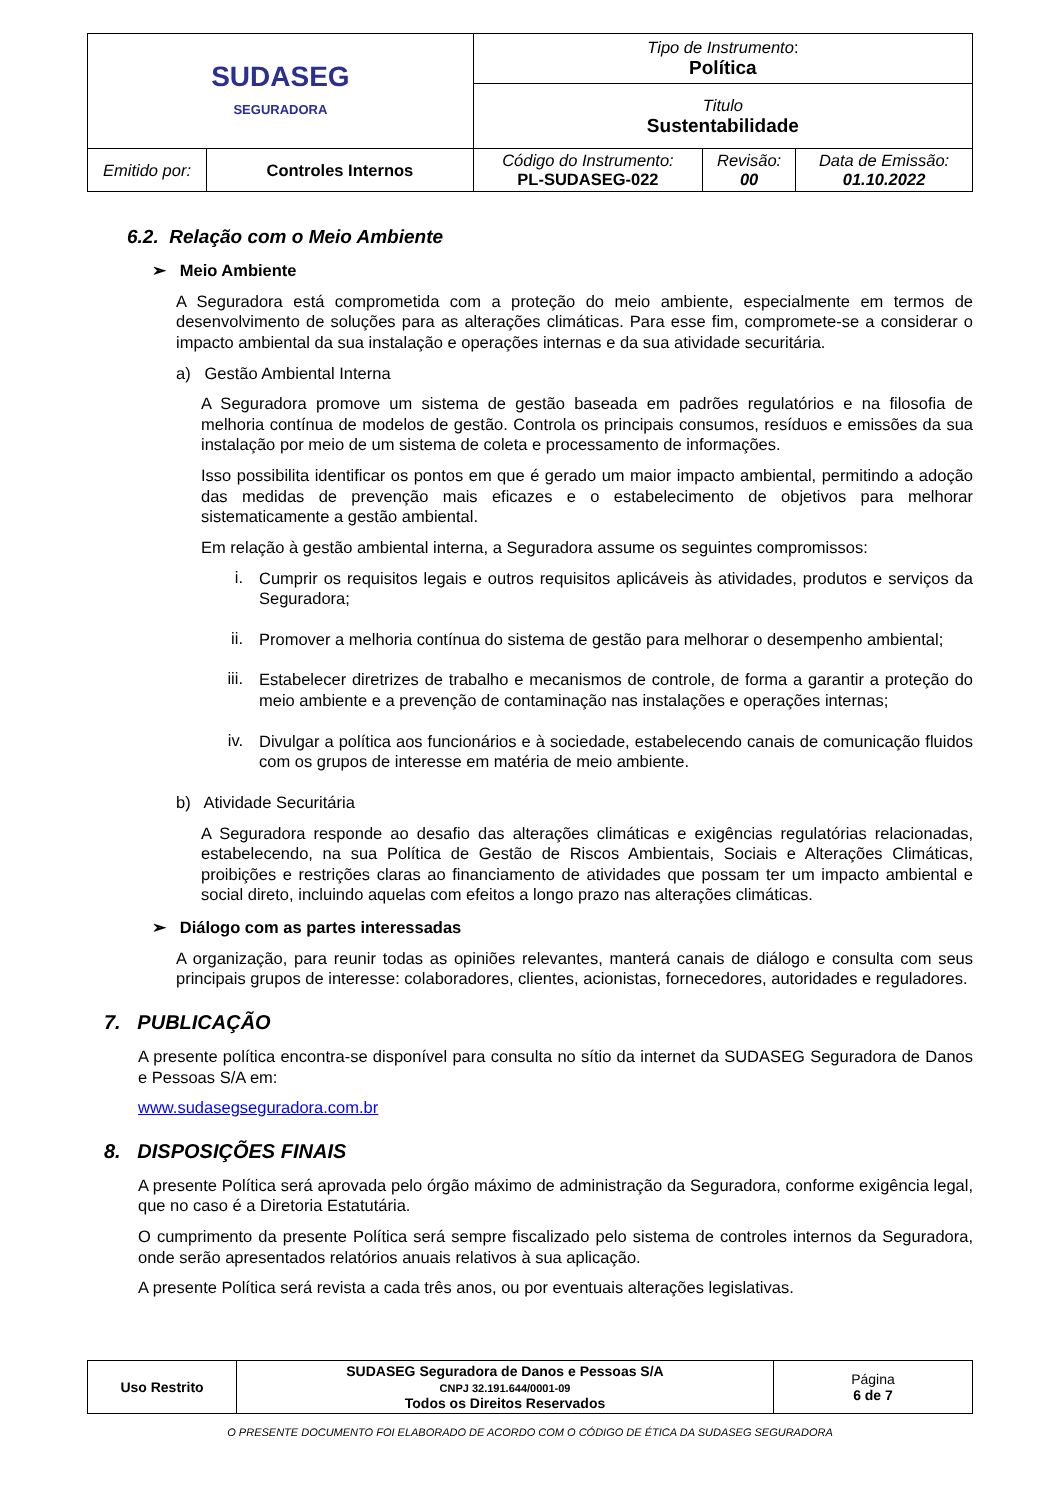| SUDASEG SEGURADORA | | Tipo de Instrumento : Política | | |
| | | Titulo Sustentabilidade | | |
| Emitido por: | Controles Internos | Código do Instrumento: PL-SUDASEG-022 | Revisão: 00 | Data de Emissão: 01.10.2022 |
6.2. Relação com o Meio Ambiente
➢ Meio Ambiente
A Seguradora está comprometida com a proteção do meio ambiente, especialmente em termos de desenvolvimento de soluções para as alterações climáticas. Para esse fim, compromete-se a considerar o impacto ambiental da sua instalação e operações internas e da sua atividade securitária.
a) Gestão Ambiental Interna
A Seguradora promove um sistema de gestão baseada em padrões regulatórios e na filosofia de melhoria contínua de modelos de gestão. Controla os principais consumos, resíduos e emissões da sua instalação por meio de um sistema de coleta e processamento de informações.
Isso possibilita identificar os pontos em que é gerado um maior impacto ambiental, permitindo a adoção das medidas de prevenção mais eficazes e o estabelecimento de objetivos para melhorar sistematicamente a gestão ambiental.
Em relação à gestão ambiental interna, a Seguradora assume os seguintes compromissos:
i.
Cumprir os requisitos legais e outros requisitos aplicáveis às atividades, produtos e serviços da Seguradora;
ii.
Promover a melhoria contínua do sistema de gestão para melhorar o desempenho ambiental;
iii.
Estabelecer diretrizes de trabalho e mecanismos de controle, de forma a garantir a proteção do meio ambiente e a prevenção de contaminação nas instalações e operações internas;
iv.
Divulgar a política aos funcionários e à sociedade, estabelecendo canais de comunicação fluidos com os grupos de interesse em matéria de meio ambiente.
b) Atividade Securitária
A Seguradora responde ao desafio das alterações climáticas e exigências regulatórias relacionadas, estabelecendo, na sua Política de Gestão de Riscos Ambientais, Sociais e Alterações Climáticas, proibições e restrições claras ao financiamento de atividades que possam ter um impacto ambiental e social direto, incluindo aquelas com efeitos a longo prazo nas alterações climáticas.
➢ Diálogo com as partes interessadas
A organização, para reunir todas as opiniões relevantes, manterá canais de diálogo e consulta com seus principais grupos de interesse: colaboradores, clientes, acionistas, fornecedores, autoridades e reguladores.
7. PUBLICAÇÃO
A presente política encontra-se disponível para consulta no sítio da internet da SUDASEG Seguradora de Danos e Pessoas S/A em:
www.sudasegseguradora.com.br
8. DISPOSIÇÕES FINAIS
A presente Política será aprovada pelo órgão máximo de administração da Seguradora, conforme exigência legal, que no caso é a Diretoria Estatutária.
O cumprimento da presente Política será sempre fiscalizado pelo sistema de controles internos da Seguradora, onde serão apresentados relatórios anuais relativos à sua aplicação.
A presente Política será revista a cada três anos, ou por eventuais alterações legislativas.
| Uso Restrito | SUDASEG Seguradora de Danos e Pessoas S/A CNPJ 32.191.644/0001-09 Todos os Direitos Reservados | Página 6 de 7 |
O PRESENTE DOCUMENTO FOI ELABORADO DE ACORDO COM O CÓDIGO DE ÉTICA DA SUDASEG SEGURADORA